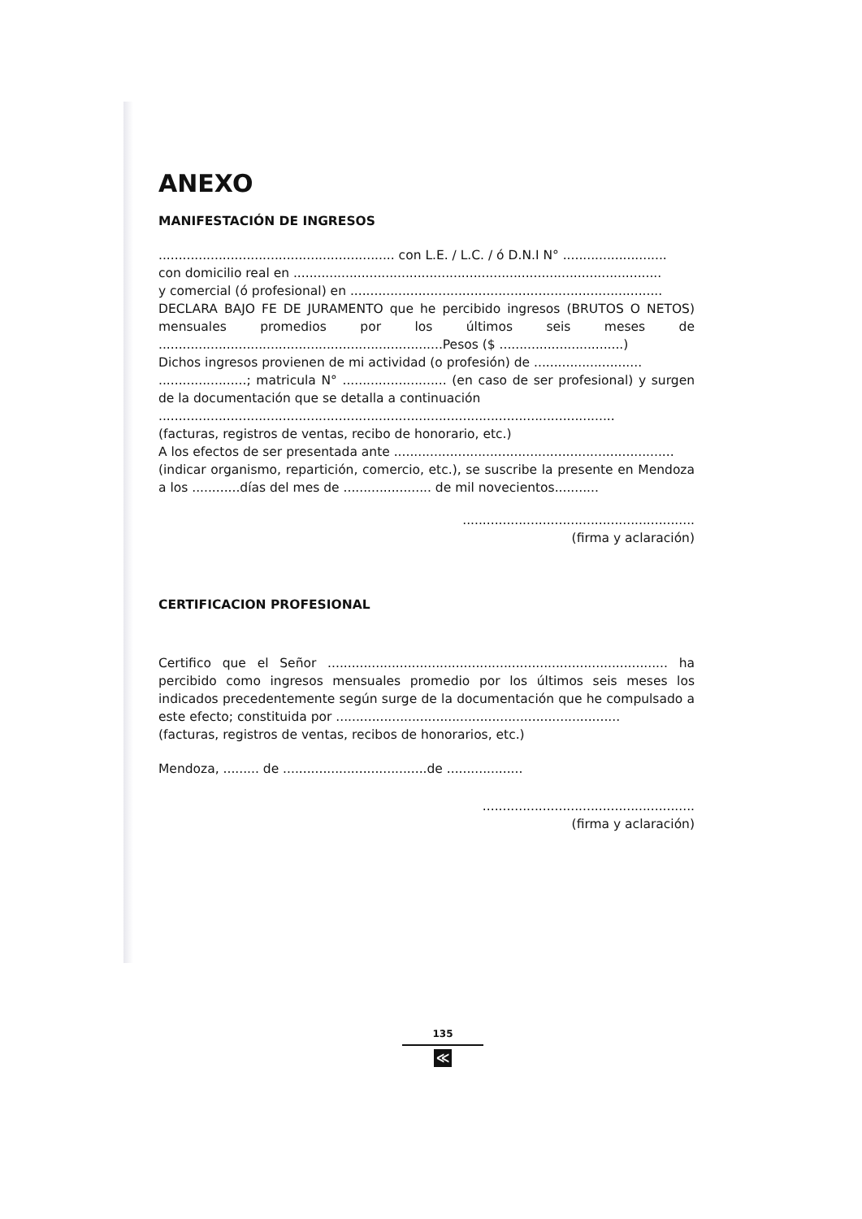ANEXO
MANIFESTACIÓN DE INGRESOS
........................................................... con L.E. / L.C. / ó D.N.I N° ..........................
con domicilio real en ............................................................................................
y comercial (ó profesional) en ..............................................................................
DECLARA BAJO FE DE JURAMENTO que he percibido ingresos (BRUTOS O NETOS) mensuales promedios por los últimos seis meses de .......................................................................Pesos ($ ...............................)
Dichos ingresos provienen de mi actividad (o profesión) de ...........................
......................; matricula N° .......................... (en caso de ser profesional) y surgen de la documentación que se detalla a continuación
..................................................................................................................
(facturas, registros de ventas, recibo de honorario, etc.)
A los efectos de ser presentada ante ......................................................................
(indicar organismo, repartición, comercio, etc.), se suscribe la presente en Mendoza a los ............días del mes de ...................... de mil novecientos...........
..........................................................
(firma y aclaración)
CERTIFICACION PROFESIONAL
Certifico que el Señor ..................................................................................... ha percibido como ingresos mensuales promedio por los últimos seis meses los indicados precedentemente según surge de la documentación que he compulsado a este efecto; constituida por .......................................................................
(facturas, registros de ventas, recibos de honorarios, etc.)
Mendoza, ......... de ....................................de ...................
.....................................................
(firma y aclaración)
135
≪